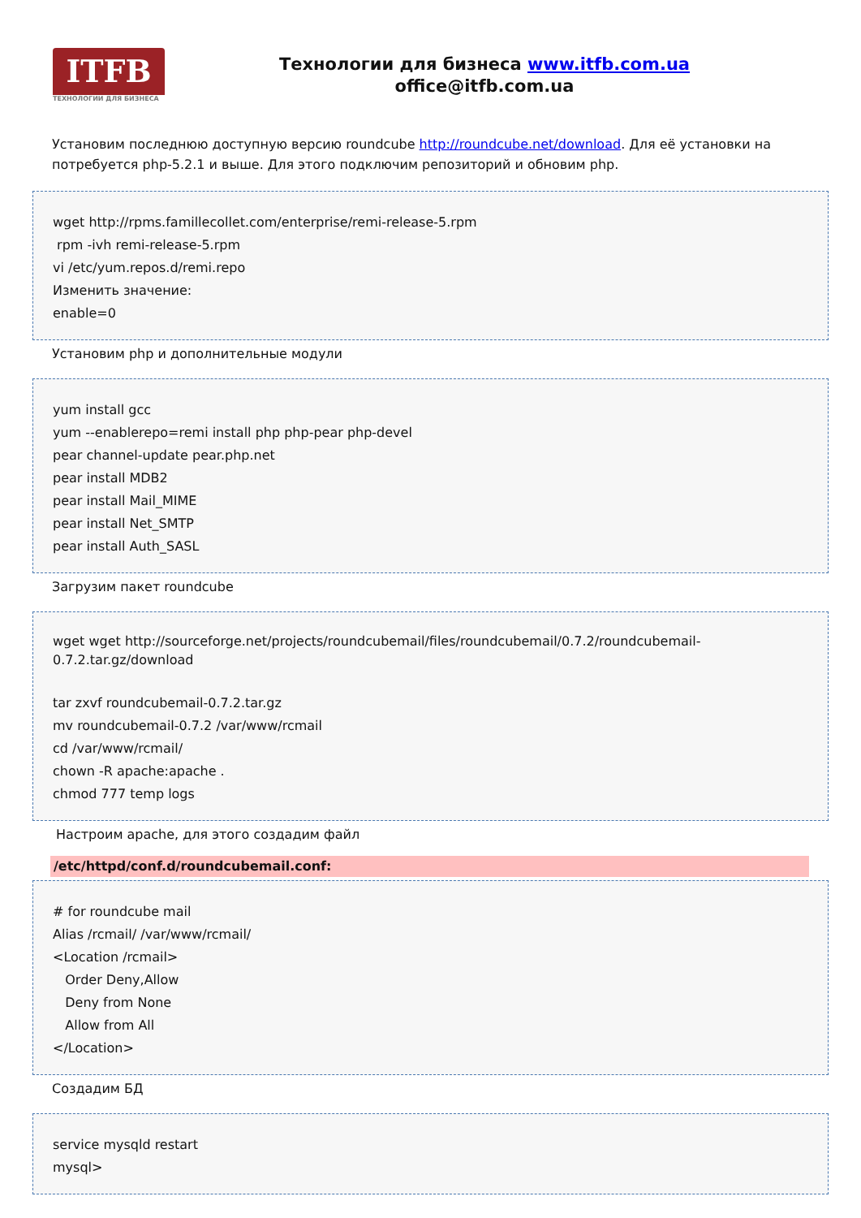ITFB
ТЕХНОЛОГИИ ДЛЯ БИЗНЕСА
Технологии для бизнеса www.itfb.com.ua
office@itfb.com.ua
Установим последнюю доступную версию roundcube http://roundcube.net/download. Для её установки на потребуется php-5.2.1 и выше. Для этого подключим репозиторий и обновим php.
wget http://rpms.famillecollet.com/enterprise/remi-release-5.rpm
rpm -ivh remi-release-5.rpm
vi /etc/yum.repos.d/remi.repo
Изменить значение:
enable=0
Установим php и дополнительные модули
yum install gcc
yum --enablerepo=remi install php php-pear php-devel
pear channel-update pear.php.net
pear install MDB2
pear install Mail_MIME
pear install Net_SMTP
pear install Auth_SASL
Загрузим пакет roundcube
wget wget http://sourceforge.net/projects/roundcubemail/files/roundcubemail/0.7.2/roundcubemail-0.7.2.tar.gz/download
tar zxvf roundcubemail-0.7.2.tar.gz
mv roundcubemail-0.7.2 /var/www/rcmail
cd /var/www/rcmail/
chown -R apache:apache .
chmod 777 temp logs
Настроим apache, для этого создадим файл
/etc/httpd/conf.d/roundcubemail.conf:
# for roundcube mail
Alias /rcmail/ /var/www/rcmail/
<Location /rcmail>
Order Deny,Allow
Deny from None
Allow from All
</Location>
Создадим БД
service mysqld restart
mysql>